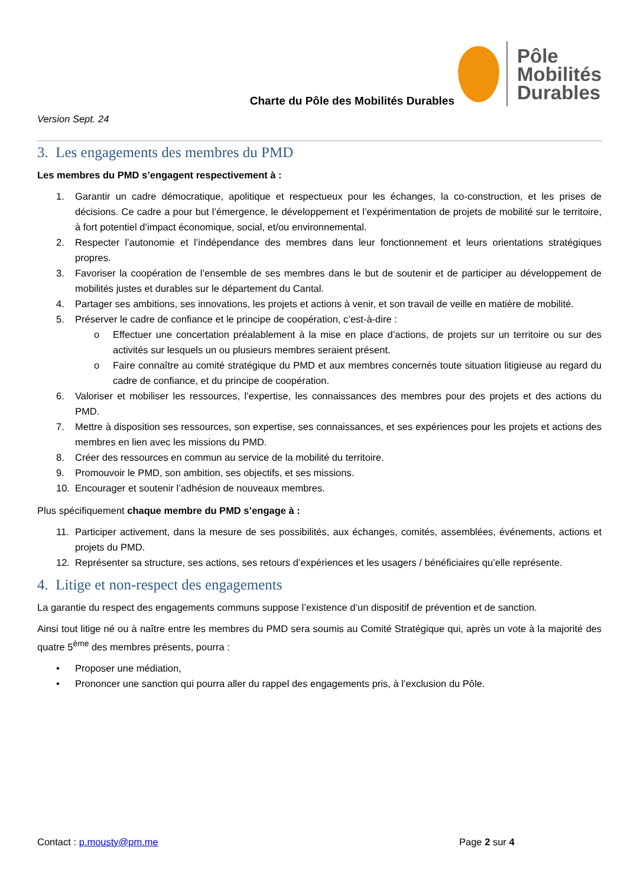Charte du Pôle des Mobilités Durables
Pôle
Mobilités
Durables
Version Sept. 24
3. Les engagements des membres du PMD
Les membres du PMD s’engagent respectivement à :
1. Garantir un cadre démocratique, apolitique et respectueux pour les échanges, la co-construction, et les prises de décisions. Ce cadre a pour but l’émergence, le développement et l’expérimentation de projets de mobilité sur le territoire, à fort potentiel d’impact économique, social, et/ou environnemental.
2. Respecter l’autonomie et l’indépendance des membres dans leur fonctionnement et leurs orientations stratégiques propres.
3. Favoriser la coopération de l’ensemble de ses membres dans le but de soutenir et de participer au développement de mobilités justes et durables sur le département du Cantal.
4. Partager ses ambitions, ses innovations, les projets et actions à venir, et son travail de veille en matière de mobilité.
5. Préserver le cadre de confiance et le principe de coopération, c’est-à-dire :
o Effectuer une concertation préalablement à la mise en place d’actions, de projets sur un territoire ou sur des activités sur lesquels un ou plusieurs membres seraient présent.
o Faire connaître au comité stratégique du PMD et aux membres concernés toute situation litigieuse au regard du cadre de confiance, et du principe de coopération.
6. Valoriser et mobiliser les ressources, l’expertise, les connaissances des membres pour des projets et des actions du PMD.
7. Mettre à disposition ses ressources, son expertise, ses connaissances, et ses expériences pour les projets et actions des membres en lien avec les missions du PMD.
8. Créer des ressources en commun au service de la mobilité du territoire.
9. Promouvoir le PMD, son ambition, ses objectifs, et ses missions.
10. Encourager et soutenir l’adhésion de nouveaux membres.
Plus spécifiquement chaque membre du PMD s’engage à :
11. Participer activement, dans la mesure de ses possibilités, aux échanges, comités, assemblées, événements, actions et projets du PMD.
12. Représenter sa structure, ses actions, ses retours d’expériences et les usagers / bénéficiaires qu’elle représente.
4. Litige et non-respect des engagements
La garantie du respect des engagements communs suppose l’existence d’un dispositif de prévention et de sanction.
Ainsi tout litige né ou à naître entre les membres du PMD sera soumis au Comité Stratégique qui, après un vote à la majorité des quatre 5<sup>ème</sup> des membres présents, pourra :
• Proposer une médiation,
• Prononcer une sanction qui pourra aller du rappel des engagements pris, à l’exclusion du Pôle.
Contact : p.mousty@pm.me Page 2 sur 4